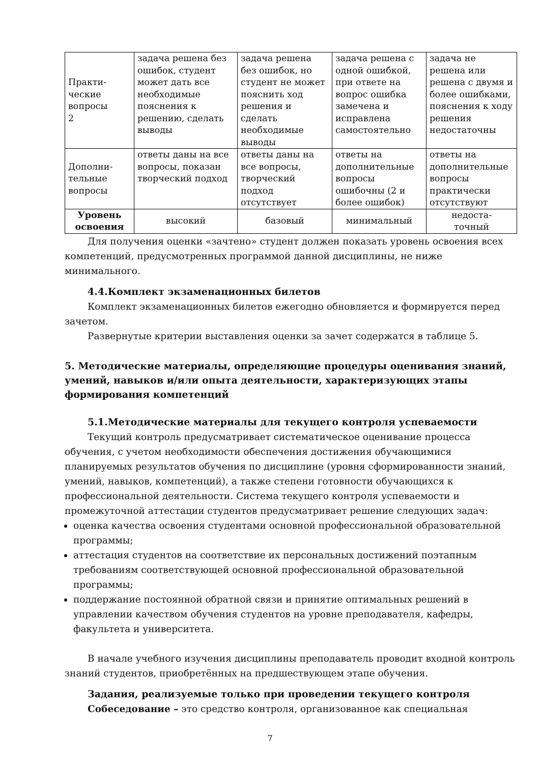| Практи- ческие вопросы 2 | задача решена без ошибок, студент может дать все необходимые пояснения к решению, сделать выводы | задача решена без ошибок, но студент не может пояснить ход решения и сделать необходимые выводы | задача решена с одной ошибкой, при ответе на вопрос ошибка замечена и исправлена самостоятельно | задача не решена или решена с двумя и более ошибками, пояснения к ходу решения недостаточны |
| Дополни- тельные вопросы | ответы даны на все вопросы, показан творческий подход | ответы даны на все вопросы, творческий подход отсутствует | ответы на дополнительные вопросы ошибочны (2 и более ошибок) | ответы на дополнительные вопросы практически отсутствуют |
| Уровень освоения | высокий | базовый | минимальный | недоста- точный |
Для получения оценки «зачтено» студент должен показать уровень освоения всех компетенций, предусмотренных программой данной дисциплины, не ниже минимального.
4.4.Комплект экзаменационных билетов
Комплект экзаменационных билетов ежегодно обновляется и формируется перед зачетом.
Развернутые критерии выставления оценки за зачет содержатся в таблице 5.
5. Методические материалы, определяющие процедуры оценивания знаний, умений, навыков и/или опыта деятельности, характеризующих этапы формирования компетенций
5.1.Методические материалы для текущего контроля успеваемости
Текущий контроль предусматривает систематическое оценивание процесса обучения, с учетом необходимости обеспечения достижения обучающимися планируемых результатов обучения по дисциплине (уровня сформированности знаний, умений, навыков, компетенций), а также степени готовности обучающихся к профессиональной деятельности. Система текущего контроля успеваемости и промежуточной аттестации студентов предусматривает решение следующих задач:
оценка качества освоения студентами основной профессиональной образовательной программы;
аттестация студентов на соответствие их персональных достижений поэтапным требованиям соответствующей основной профессиональной образовательной программы;
поддержание постоянной обратной связи и принятие оптимальных решений в управлении качеством обучения студентов на уровне преподавателя, кафедры, факультета и университета.
В начале учебного изучения дисциплины преподаватель проводит входной контроль знаний студентов, приобретённых на предшествующем этапе обучения.
Задания, реализуемые только при проведении текущего контроля
Собеседование – это средство контроля, организованное как специальная
7